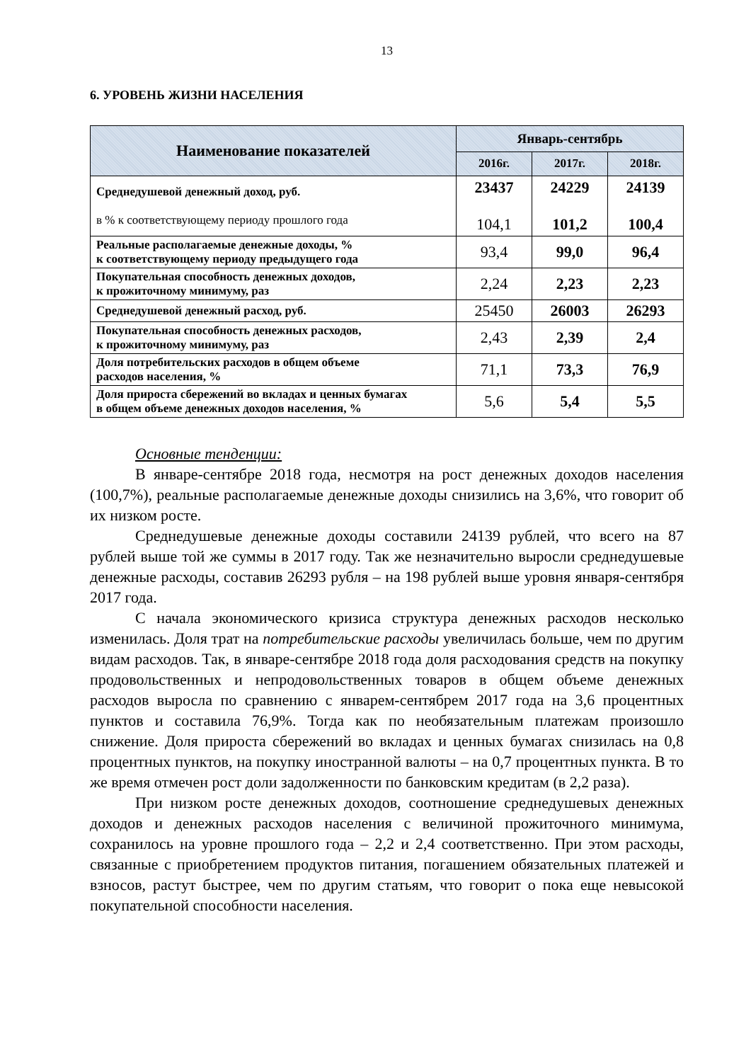13
6. УРОВЕНЬ ЖИЗНИ НАСЕЛЕНИЯ
| Наименование показателей | Январь-сентябрь | | |
| --- | --- | --- | --- |
| | 2016г. | 2017г. | 2018г. |
| Среднедушевой денежный доход, руб. в % к соответствующему периоду прошлого года | 23437 104,1 | 24229 101,2 | 24139 100,4 |
| Реальные располагаемые денежные доходы, % к соответствующему периоду предыдущего года | 93,4 | 99,0 | 96,4 |
| Покупательная способность денежных доходов, к прожиточному минимуму, раз | 2,24 | 2,23 | 2,23 |
| Среднедушевой денежный расход, руб. | 25450 | 26003 | 26293 |
| Покупательная способность денежных расходов, к прожиточному минимуму, раз | 2,43 | 2,39 | 2,4 |
| Доля потребительских расходов в общем объеме расходов населения, % | 71,1 | 73,3 | 76,9 |
| Доля прироста сбережений во вкладах и ценных бумагах в общем объеме денежных доходов населения, % | 5,6 | 5,4 | 5,5 |
Основные тенденции:
В январе-сентябре 2018 года, несмотря на рост денежных доходов населения (100,7%), реальные располагаемые денежные доходы снизились на 3,6%, что говорит об их низком росте.
Среднедушевые денежные доходы составили 24139 рублей, что всего на 87 рублей выше той же суммы в 2017 году. Так же незначительно выросли среднедушевые денежные расходы, составив 26293 рубля – на 198 рублей выше уровня января-сентября 2017 года.
С начала экономического кризиса структура денежных расходов несколько изменилась. Доля трат на потребительские расходы увеличилась больше, чем по другим видам расходов. Так, в январе-сентябре 2018 года доля расходования средств на покупку продовольственных и непродовольственных товаров в общем объеме денежных расходов выросла по сравнению с январем-сентябрем 2017 года на 3,6 процентных пунктов и составила 76,9%. Тогда как по необязательным платежам произошло снижение. Доля прироста сбережений во вкладах и ценных бумагах снизилась на 0,8 процентных пунктов, на покупку иностранной валюты – на 0,7 процентных пункта. В то же время отмечен рост доли задолженности по банковским кредитам (в 2,2 раза).
При низком росте денежных доходов, соотношение среднедушевых денежных доходов и денежных расходов населения с величиной прожиточного минимума, сохранилось на уровне прошлого года – 2,2 и 2,4 соответственно. При этом расходы, связанные с приобретением продуктов питания, погашением обязательных платежей и взносов, растут быстрее, чем по другим статьям, что говорит о пока еще невысокой покупательной способности населения.